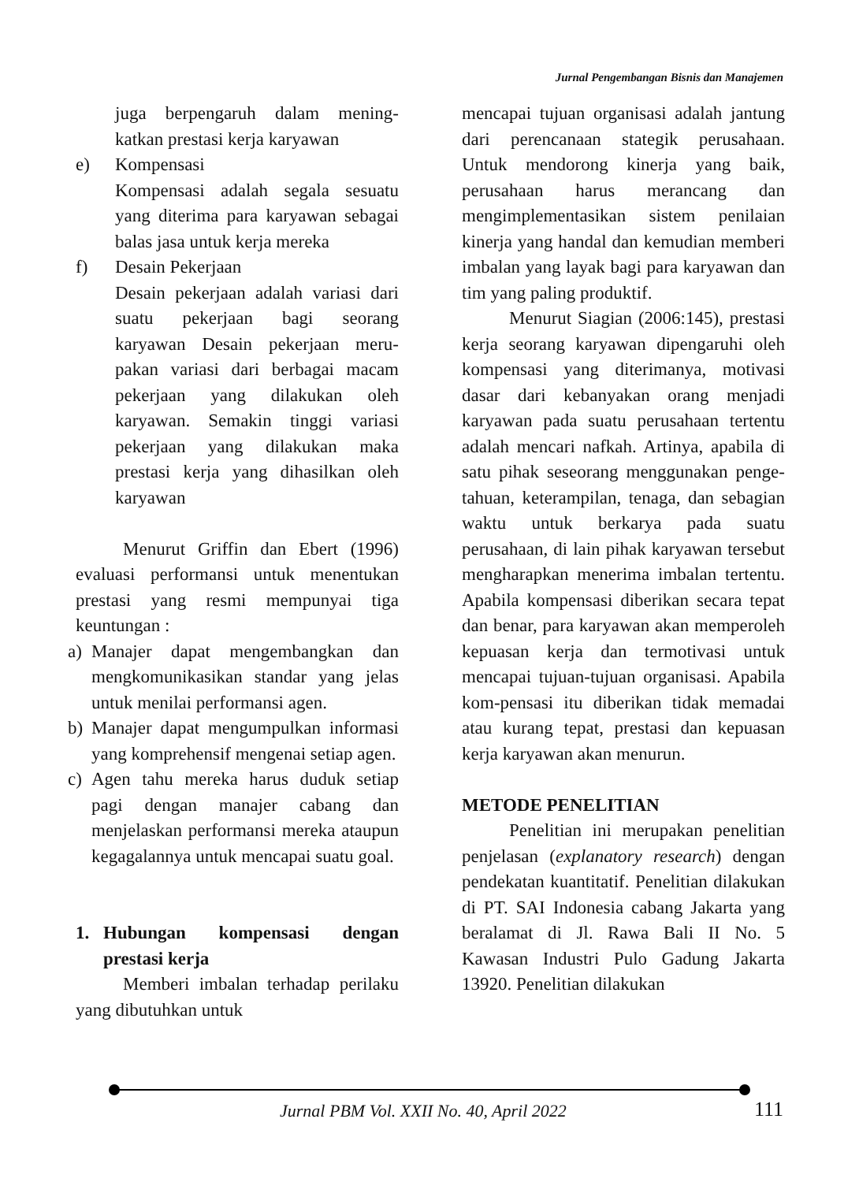Jurnal Pengembangan Bisnis dan Manajemen
juga berpengaruh dalam mening-katkan prestasi kerja karyawan
e) Kompensasi
Kompensasi adalah segala sesuatu yang diterima para karyawan sebagai balas jasa untuk kerja mereka
f) Desain Pekerjaan
Desain pekerjaan adalah variasi dari suatu pekerjaan bagi seorang karyawan Desain pekerjaan meru-pakan variasi dari berbagai macam pekerjaan yang dilakukan oleh karyawan. Semakin tinggi variasi pekerjaan yang dilakukan maka prestasi kerja yang dihasilkan oleh karyawan
Menurut Griffin dan Ebert (1996) evaluasi performansi untuk menentukan prestasi yang resmi mempunyai tiga keuntungan :
a) Manajer dapat mengembangkan dan mengkomunikasikan standar yang jelas untuk menilai performansi agen.
b) Manajer dapat mengumpulkan informasi yang komprehensif mengenai setiap agen.
c) Agen tahu mereka harus duduk setiap pagi dengan manajer cabang dan menjelaskan performansi mereka ataupun kegagalannya untuk mencapai suatu goal.
1. Hubungan kompensasi dengan prestasi kerja
Memberi imbalan terhadap perilaku yang dibutuhkan untuk
mencapai tujuan organisasi adalah jantung dari perencanaan stategik perusahaan. Untuk mendorong kinerja yang baik, perusahaan harus merancang dan mengimplementasikan sistem penilaian kinerja yang handal dan kemudian memberi imbalan yang layak bagi para karyawan dan tim yang paling produktif.
Menurut Siagian (2006:145), prestasi kerja seorang karyawan dipengaruhi oleh kompensasi yang diterimanya, motivasi dasar dari kebanyakan orang menjadi karyawan pada suatu perusahaan tertentu adalah mencari nafkah. Artinya, apabila di satu pihak seseorang menggunakan penge-tahuan, keterampilan, tenaga, dan sebagian waktu untuk berkarya pada suatu perusahaan, di lain pihak karyawan tersebut mengharapkan menerima imbalan tertentu. Apabila kompensasi diberikan secara tepat dan benar, para karyawan akan memperoleh kepuasan kerja dan termotivasi untuk mencapai tujuan-tujuan organisasi. Apabila kom-pensasi itu diberikan tidak memadai atau kurang tepat, prestasi dan kepuasan kerja karyawan akan menurun.
METODE PENELITIAN
Penelitian ini merupakan penelitian penjelasan (explanatory research) dengan pendekatan kuantitatif. Penelitian dilakukan di PT. SAI Indonesia cabang Jakarta yang beralamat di Jl. Rawa Bali II No. 5 Kawasan Industri Pulo Gadung Jakarta 13920. Penelitian dilakukan
Jurnal PBM Vol. XXII No. 40, April 2022
111